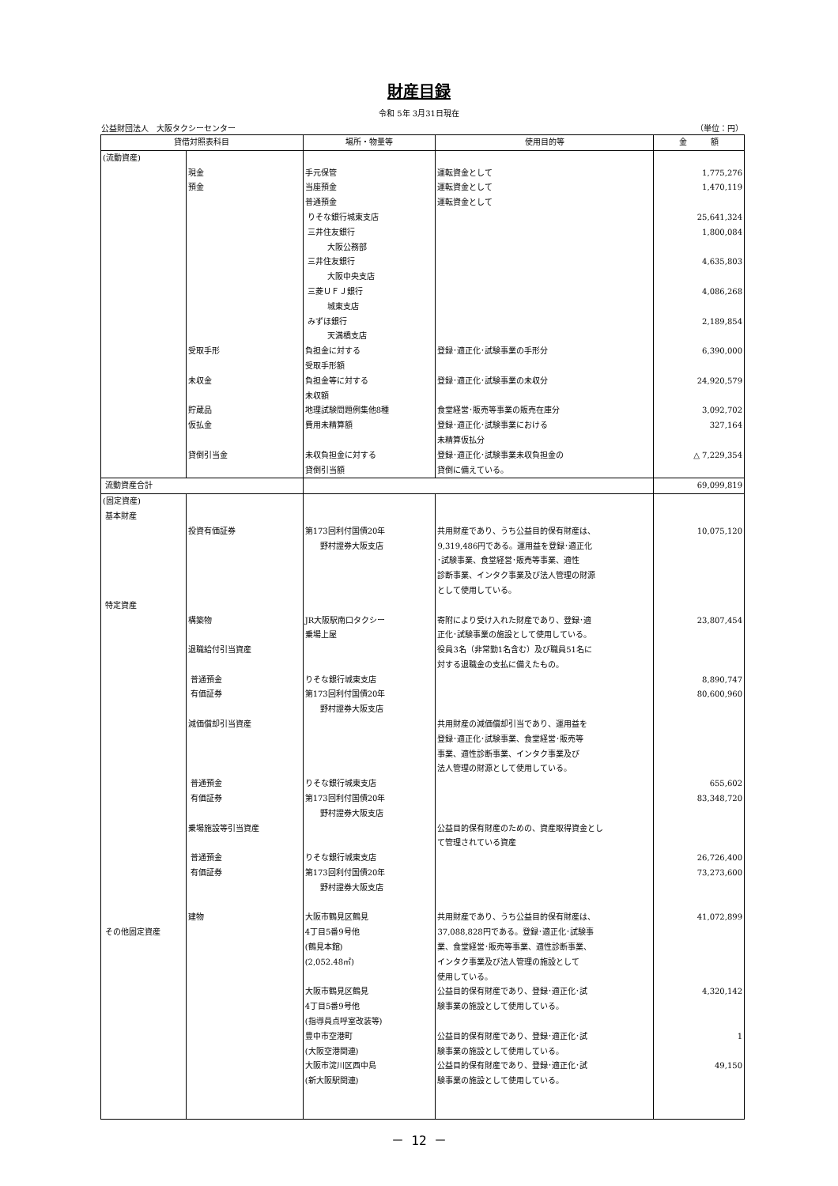財産目録
令和 5年 3月31日現在
公益財団法人　大阪タクシーセンター （単位：円）
| 貸借対照表科目 | | 場所・物量等 | 使用目的等 | 金 額 |
| --- | --- | --- | --- | --- |
| (流動資産) | 現金 預金 受取手形 未収金 貯蔵品 仮払金 貸倒引当金 | 手元保管 当座預金 普通預金 りそな銀行城東支店 三井住友銀行 大阪公務部 三井住友銀行 大阪中央支店 三菱ＵＦＪ銀行 城東支店 みずほ銀行 天満橋支店 負担金に対する 受取手形額 負担金等に対する 未収額 地理試験問題例集他8種 費用未精算額 未収負担金に対する 貸倒引当額 | 運転資金として 運転資金として 運転資金として 登録･適正化･試験事業の手形分 登録･適正化･試験事業の未収分 食堂経営･販売等事業の販売在庫分 登録･適正化･試験事業における 未精算仮払分 登録･適正化･試験事業未収負担金の 貸倒に備えている。 | 1,775,276 1,470,119 25,641,324 1,800,084 4,635,803 4,086,268 2,189,854 6,390,000 24,920,579 3,092,702 327,164 △ 7,229,354 |
| 流動資産合計 | | | | 69,099,819 |
| (固定資産) 基本財産 特定資産 その他固定資産 | 投資有価証券 構築物 退職給付引当資産 普通預金 有価証券 減価償却引当資産 普通預金 有価証券 乗場施設等引当資産 普通預金 有価証券 建物 | 第173回利付国債20年 野村證券大阪支店 JR大阪駅南口タクシー 乗場上屋 りそな銀行城東支店 第173回利付国債20年 野村證券大阪支店 りそな銀行城東支店 第173回利付国債20年 野村證券大阪支店 りそな銀行城東支店 第173回利付国債20年 野村證券大阪支店 大阪市鶴見区鶴見 4丁目5番9号他 (鶴見本館) (2,052.48㎡) 大阪市鶴見区鶴見 4丁目5番9号他 (指導員点呼室改装等) 豊中市空港町 (大阪空港関連) 大阪市淀川区西中島 (新大阪駅関連) | 共用財産であり、うち公益目的保有財産は、 9,319,486円である。運用益を登録･適正化 ･試験事業、食堂経営･販売等事業、適性 診断事業、インタク事業及び法人管理の財源 として使用している。 寄附により受け入れた財産であり、登録･適 正化･試験事業の施設として使用している。 役員3名（非常勤1名含む）及び職員51名に 対する退職金の支払に備えたもの。 共用財産の減価償却引当であり、運用益を 登録･適正化･試験事業、食堂経営･販売等 事業、適性診断事業、インタク事業及び 法人管理の財源として使用している。 公益目的保有財産のための、資産取得資金とし て管理されている資産 共用財産であり、うち公益目的保有財産は、 37,088,828円である。登録･適正化･試験事 業、食堂経営･販売等事業、適性診断事業、 インタク事業及び法人管理の施設として 使用している。 公益目的保有財産であり、登録･適正化･試 験事業の施設として使用している。 公益目的保有財産であり、登録･適正化･試 験事業の施設として使用している。 公益目的保有財産であり、登録･適正化･試 験事業の施設として使用している。 | 10,075,120 23,807,454 8,890,747 80,600,960 655,602 83,348,720 26,726,400 73,273,600 41,072,899 4,320,142 1 49,150 |
－ 12 －